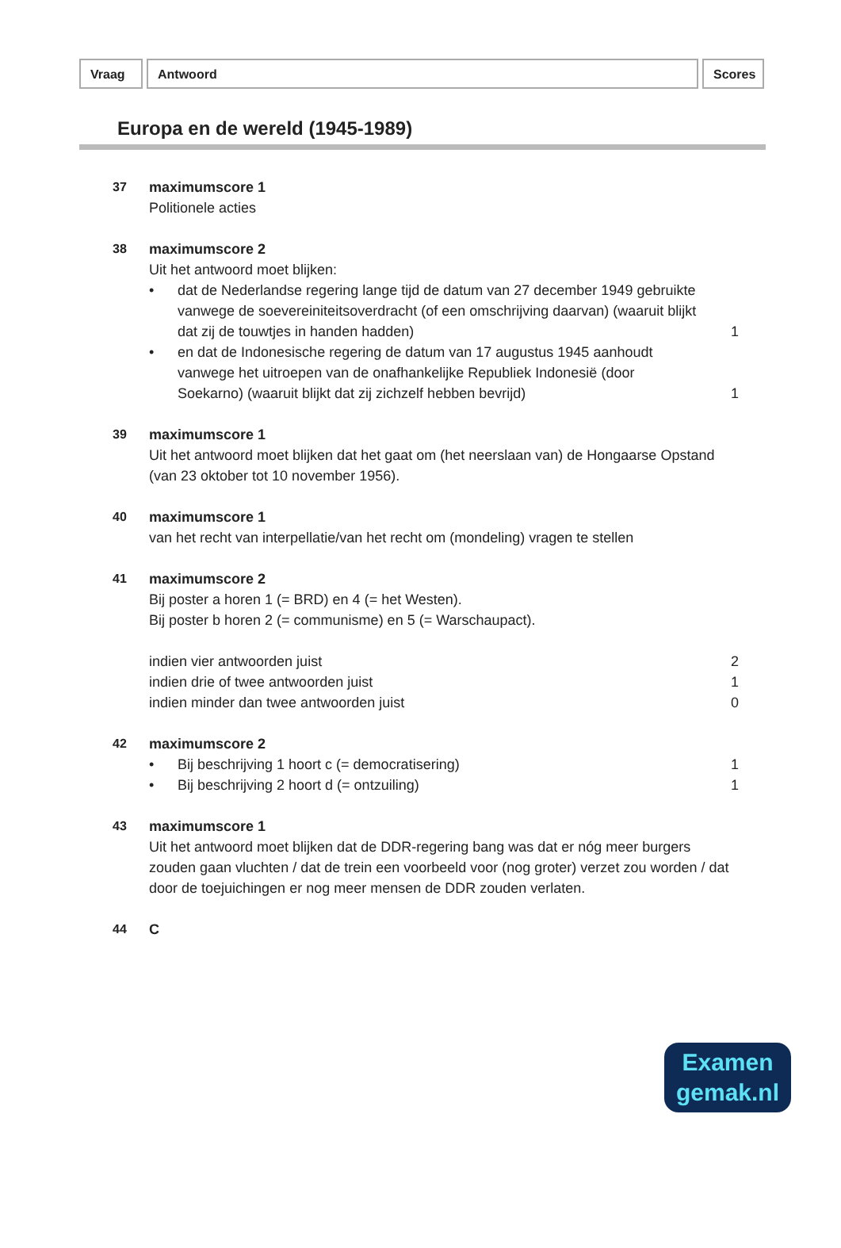Vraag Antwoord Scores
Europa en de wereld (1945-1989)
37 maximumscore 1
Politionele acties
38 maximumscore 2
Uit het antwoord moet blijken:
• dat de Nederlandse regering lange tijd de datum van 27 december 1949 gebruikte vanwege de soevereiniteitsoverdracht (of een omschrijving daarvan) (waaruit blijkt dat zij de touwtjes in handen hadden) 1
• en dat de Indonesische regering de datum van 17 augustus 1945 aanhoudt vanwege het uitroepen van de onafhankelijke Republiek Indonesië (door Soekarno) (waaruit blijkt dat zij zichzelf hebben bevrijd) 1
39 maximumscore 1
Uit het antwoord moet blijken dat het gaat om (het neerslaan van) de Hongaarse Opstand (van 23 oktober tot 10 november 1956).
40 maximumscore 1
van het recht van interpellatie/van het recht om (mondeling) vragen te stellen
41 maximumscore 2
Bij poster a horen 1 (= BRD) en 4 (= het Westen).
Bij poster b horen 2 (= communisme) en 5 (= Warschaupact).
indien vier antwoorden juist 2
indien drie of twee antwoorden juist 1
indien minder dan twee antwoorden juist 0
42 maximumscore 2
• Bij beschrijving 1 hoort c (= democratisering) 1
• Bij beschrijving 2 hoort d (= ontzuiling) 1
43 maximumscore 1
Uit het antwoord moet blijken dat de DDR-regering bang was dat er nóg meer burgers zouden gaan vluchten / dat de trein een voorbeeld voor (nog groter) verzet zou worden / dat door de toejuichingen er nog meer mensen de DDR zouden verlaten.
44 C
Examen
gemak.nl